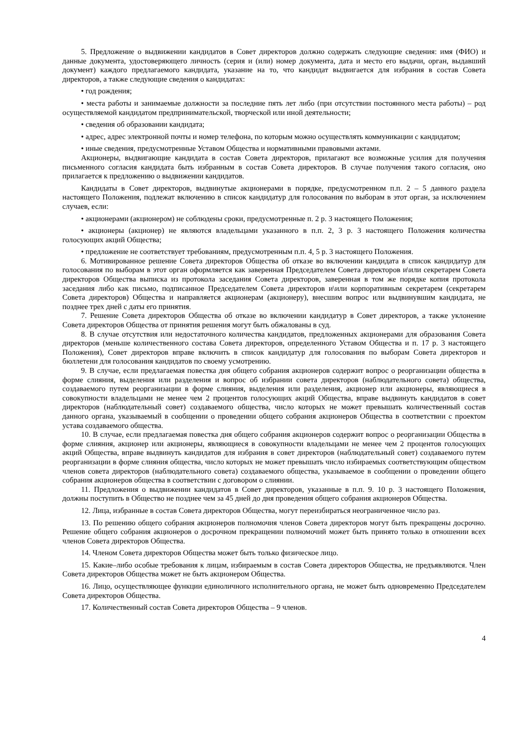5. Предложение о выдвижении кандидатов в Совет директоров должно содержать следующие сведения: имя (ФИО) и данные документа, удостоверяющего личность (серия и (или) номер документа, дата и место его выдачи, орган, выдавший документ) каждого предлагаемого кандидата, указание на то, что кандидат выдвигается для избрания в состав Совета директоров, а также следующие сведения о кандидатах:
• год рождения;
• места работы и занимаемые должности за последние пять лет либо (при отсутствии постоянного места работы) – род осуществляемой кандидатом предпринимательской, творческой или иной деятельности;
• сведения об образовании кандидата;
• адрес, адрес электронной почты и номер телефона, по которым можно осуществлять коммуникации с кандидатом;
• иные сведения, предусмотренные Уставом Общества и нормативными правовыми актами.
Акционеры, выдвигающие кандидата в состав Совета директоров, прилагают все возможные усилия для получения письменного согласия кандидата быть избранным в состав Совета директоров. В случае получения такого согласия, оно прилагается к предложению о выдвижении кандидатов.
Кандидаты в Совет директоров, выдвинутые акционерами в порядке, предусмотренном п.п. 2 – 5 данного раздела настоящего Положения, подлежат включению в список кандидатур для голосования по выборам в этот орган, за исключением случаев, если:
• акционерами (акционером) не соблюдены сроки, предусмотренные п. 2 р. 3 настоящего Положения;
• акционеры (акционер) не являются владельцами указанного в п.п. 2, 3 р. 3 настоящего Положения количества голосующих акций Общества;
• предложение не соответствует требованиям, предусмотренным п.п. 4, 5 р. 3 настоящего Положения.
6. Мотивированное решение Совета директоров Общества об отказе во включении кандидата в список кандидатур для голосования по выборам в этот орган оформляется как заверенная Председателем Совета директоров и\или секретарем Совета директоров Общества выписка из протокола заседания Совета директоров, заверенная в том же порядке копия протокола заседания либо как письмо, подписанное Председателем Совета директоров и\или корпоративным секретарем (секретарем Совета директоров) Общества и направляется акционерам (акционеру), внесшим вопрос или выдвинувшим кандидата, не позднее трех дней с даты его принятия.
7. Решение Совета директоров Общества об отказе во включении кандидатур в Совет директоров, а также уклонение Совета директоров Общества от принятия решения могут быть обжалованы в суд.
8. В случае отсутствия или недостаточного количества кандидатов, предложенных акционерами для образования Совета директоров (меньше количественного состава Совета директоров, определенного Уставом Общества и п. 17 р. 3 настоящего Положения), Совет директоров вправе включить в список кандидатур для голосования по выборам Совета директоров и бюллетени для голосования кандидатов по своему усмотрению.
9. В случае, если предлагаемая повестка дня общего собрания акционеров содержит вопрос о реорганизации общества в форме слияния, выделения или разделения и вопрос об избрании совета директоров (наблюдательного совета) общества, создаваемого путем реорганизации в форме слияния, выделения или разделения, акционер или акционеры, являющиеся в совокупности владельцами не менее чем 2 процентов голосующих акций Общества, вправе выдвинуть кандидатов в совет директоров (наблюдательный совет) создаваемого общества, число которых не может превышать количественный состав данного органа, указываемый в сообщении о проведении общего собрания акционеров Общества в соответствии с проектом устава создаваемого общества.
10. В случае, если предлагаемая повестка дня общего собрания акционеров содержит вопрос о реорганизации Общества в форме слияния, акционер или акционеры, являющиеся в совокупности владельцами не менее чем 2 процентов голосующих акций Общества, вправе выдвинуть кандидатов для избрания в совет директоров (наблюдательный совет) создаваемого путем реорганизации в форме слияния общества, число которых не может превышать число избираемых соответствующим обществом членов совета директоров (наблюдательного совета) создаваемого общества, указываемое в сообщении о проведении общего собрания акционеров общества в соответствии с договором о слиянии.
11. Предложения о выдвижении кандидатов в Совет директоров, указанные в п.п. 9. 10 р. 3 настоящего Положения, должны поступить в Общество не позднее чем за 45 дней до дня проведения общего собрания акционеров Общества.
12. Лица, избранные в состав Совета директоров Общества, могут переизбираться неограниченное число раз.
13. По решению общего собрания акционеров полномочия членов Совета директоров могут быть прекращены досрочно. Решение общего собрания акционеров о досрочном прекращении полномочий может быть принято только в отношении всех членов Совета директоров Общества.
14. Членом Совета директоров Общества может быть только физическое лицо.
15. Какие–либо особые требования к лицам, избираемым в состав Совета директоров Общества, не предъявляются. Член Совета директоров Общества может не быть акционером Общества.
16. Лицо, осуществляющее функции единоличного исполнительного органа, не может быть одновременно Председателем Совета директоров Общества.
17. Количественный состав Совета директоров Общества – 9 членов.
4